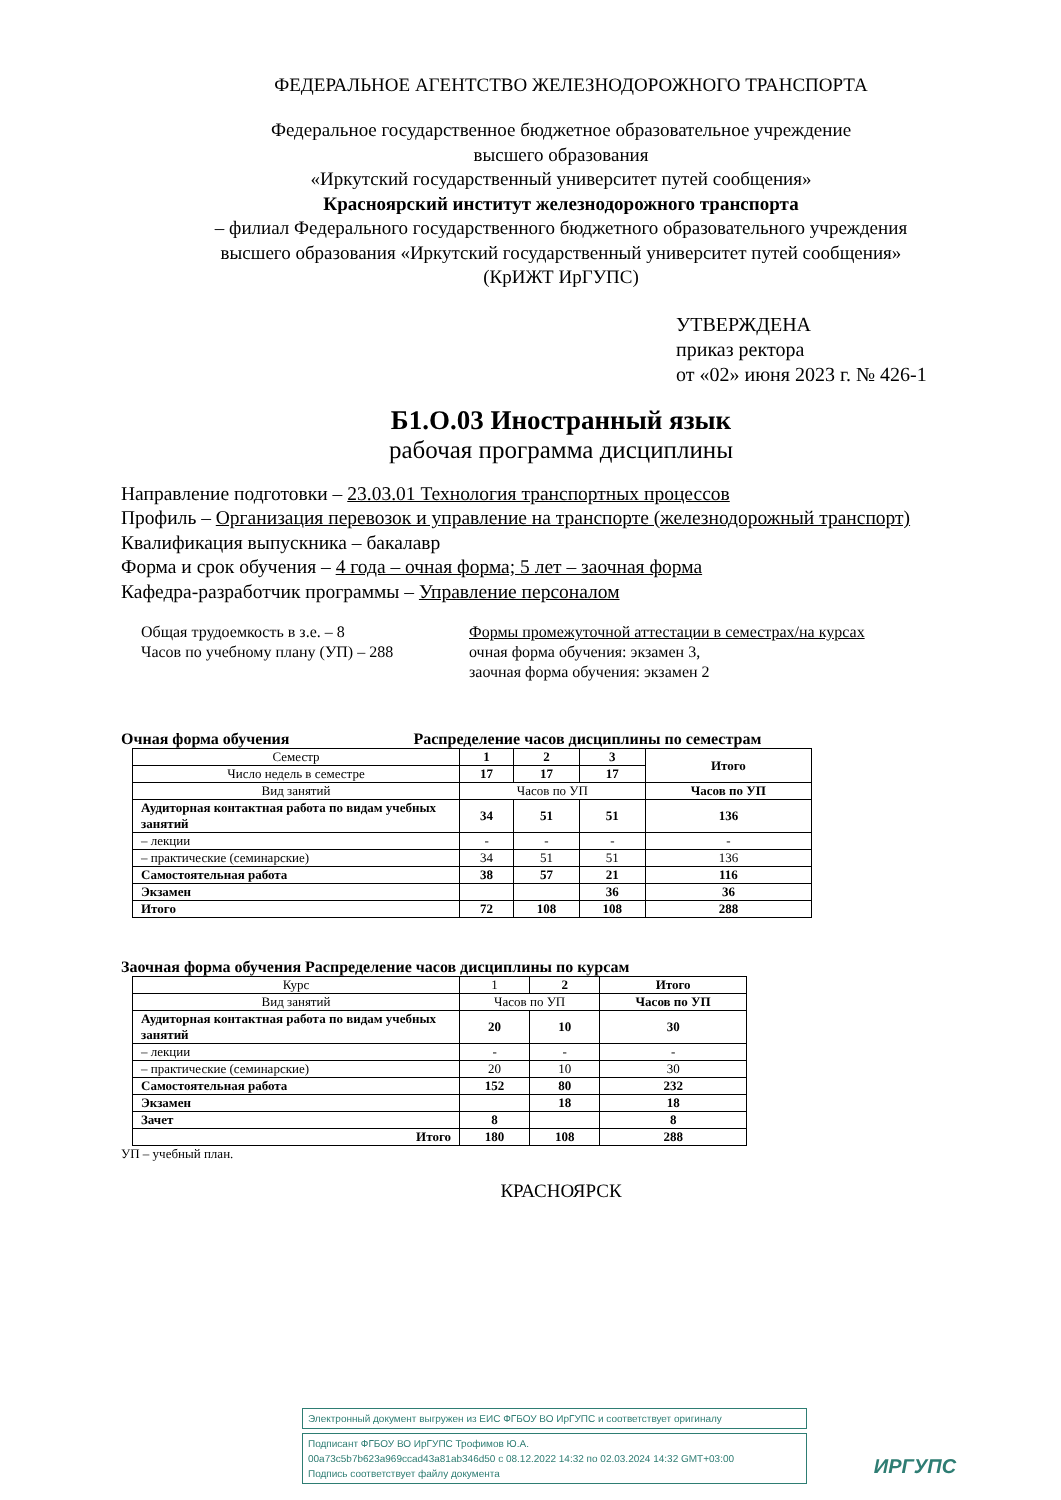ФЕДЕРАЛЬНОЕ АГЕНТСТВО ЖЕЛЕЗНОДОРОЖНОГО ТРАНСПОРТА
Федеральное государственное бюджетное образовательное учреждение
высшего образования
«Иркутский государственный университет путей сообщения»
Красноярский институт железнодорожного транспорта
– филиал Федерального государственного бюджетного образовательного учреждения
высшего образования «Иркутский государственный университет путей сообщения»
(КрИЖТ ИрГУПС)
УТВЕРЖДЕНА
приказ ректора
от «02» июня 2023 г. № 426-1
Б1.О.03 Иностранный язык
рабочая программа дисциплины
Направление подготовки – 23.03.01 Технология транспортных процессов
Профиль – Организация перевозок и управление на транспорте (железнодорожный транспорт)
Квалификация выпускника – бакалавр
Форма и срок обучения – 4 года – очная форма; 5 лет – заочная форма
Кафедра-разработчик программы – Управление персоналом
Общая трудоемкость в з.е. – 8
Часов по учебному плану (УП) – 288
Формы промежуточной аттестации в семестрах/на курсах
очная форма обучения: экзамен 3,
заочная форма обучения: экзамен 2
Очная форма обучения Распределение часов дисциплины по семестрам
| Семестр | 1 | 2 | 3 | Итого |
| Число недель в семестре | 17 | 17 | 17 | |
| Вид занятий | Часов по УП | | | Часов по УП |
| Аудиторная контактная работа по видам учебных занятий | 34 | 51 | 51 | 136 |
| – лекции | - | - | - | - |
| – практические (семинарские) | 34 | 51 | 51 | 136 |
| Самостоятельная работа | 38 | 57 | 21 | 116 |
| Экзамен | | | 36 | 36 |
| Итого | 72 | 108 | 108 | 288 |
Заочная форма обучения Распределение часов дисциплины по курсам
| Курс | 1 | 2 | Итого |
| Вид занятий | Часов по УП | | Часов по УП |
| Аудиторная контактная работа по видам учебных занятий | 20 | 10 | 30 |
| – лекции | - | - | - |
| – практические (семинарские) | 20 | 10 | 30 |
| Самостоятельная работа | 152 | 80 | 232 |
| Экзамен | | 18 | 18 |
| Зачет | 8 | | 8 |
| Итого | 180 | 108 | 288 |
УП – учебный план.
КРАСНОЯРСК
Электронный документ выгружен из ЕИС ФГБОУ ВО ИрГУПС и соответствует оригиналу
Подписант ФГБОУ ВО ИрГУПС Трофимов Ю.А.
00a73c5b7b623a969ccad43a81ab346d50 с 08.12.2022 14:32 по 02.03.2024 14:32 GMT+03:00
Подпись соответствует файлу документа
ИРГУПС